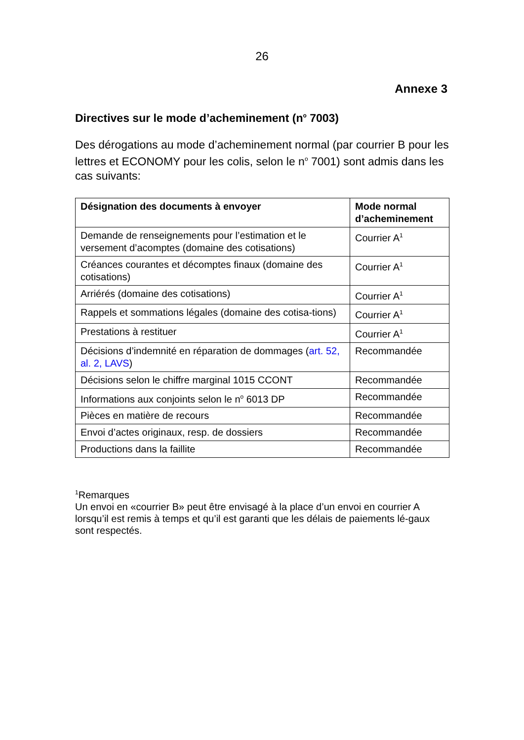26
Annexe 3
Directives sur le mode d’acheminement (n<sup>o</sup> 7003)
Des dérogations au mode d’acheminement normal (par courrier B pour les lettres et ECONOMY pour les colis, selon le n<sup>o</sup> 7001) sont admis dans les cas suivants:
| Désignation des documents à envoyer | Mode normal d’acheminement |
| --- | --- |
| Demande de renseignements pour l’estimation et le versement d’acomptes (domaine des cotisations) | Courrier A<sup>1</sup> |
| Créances courantes et décomptes finaux (domaine des cotisations) | Courrier A<sup>1</sup> |
| Arriérés (domaine des cotisations) | Courrier A<sup>1</sup> |
| Rappels et sommations légales (domaine des cotisa-tions) | Courrier A<sup>1</sup> |
| Prestations à restituer | Courrier A<sup>1</sup> |
| Décisions d’indemnité en réparation de dommages ( art. 52, al. 2, LAVS ) | Recommandée |
| Décisions selon le chiffre marginal 1015 CCONT | Recommandée |
| Informations aux conjoints selon le n<sup>o</sup> 6013 DP | Recommandée |
| Pièces en matière de recours | Recommandée |
| Envoi d’actes originaux, resp. de dossiers | Recommandée |
| Productions dans la faillite | Recommandée |
<sup>1</sup> Remarques
Un envoi en «courrier B» peut être envisagé à la place d’un envoi en courrier A lorsqu’il est remis à temps et qu’il est garanti que les délais de paiements lé-gaux sont respectés.